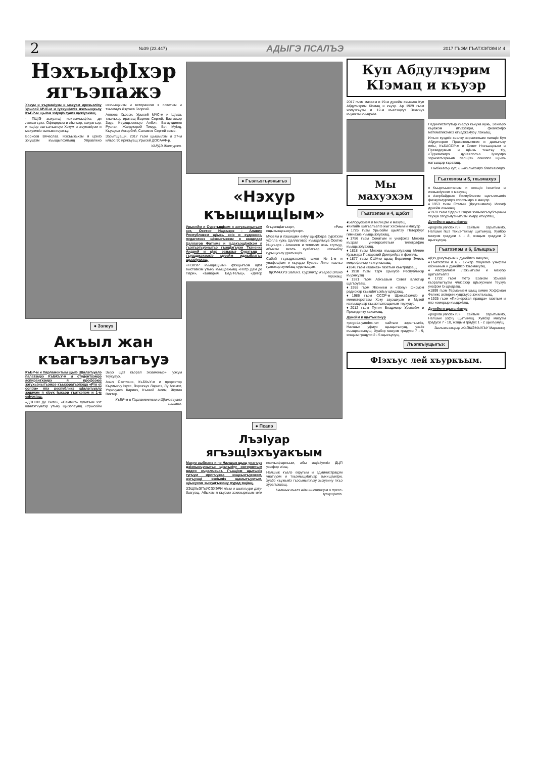2 №39 (23.447) АДЫГЭ ПСАЛЪЭ 2017 ГЪЭМ ГЪАТХЭПЭМ И 4
НэхъыфIхэр ягъэпажэ
Хэкум и хъумакIуэм и махуэм ирихьэлIэу Урысей МЧС-м и IуэхущIапIэ нэхъыщхьэу КъБР-м щыIэм зэIущIэ гуапэ щекIуэкIащ.
- ПЩIЭ зыхуэтщI нэхъыжьыфIхэ, ди лэжьэгъухэ. Офицерым и лIыгъэр, хахуагъэр, и пщIэр зыгъэлъагъуэ Хэкум и хъумакIуэм и махуэмкIэ сынывохъуэхъу.
Борисов Вячеслав. Нэхъыжьхэм я цIэкIэ зэIущIэм къыщыпсэлъащ Управленэ нэхъыщхьэм и ветеранхэм я советым и тхьэмадэ Дзугаев Георгий.
Аппоев Хьэсэн, Урысей МЧС-м и ЩIыхь тхылъхэр иратащ Вариев Сергей, Балъкъэр Заур, Къуэщысокъуэ Албэч, Багаутдинов Руслан, Жанджэрий Тимур, Бэч МуIэд, Къущхьэ Аскэрбий, Саламов Сергей сымэ.
ЗэрытщIащи, 2017 гъэм щышылэм и 27-м илъэс 90 ирикъуащ Урысей ДОСААФ-р.
УАРДЭ Жансурэт.
● Зэпеуэ
Акъыл жан къагъэлъагъуэ
КъБР-м и Парламентым щыIэ ЩIалэгъуалэ палатэмрэ КъБКъУ-м и студентхэмрэ аспирантхэмрэ я профсоюз зэгухьэныгъэмрэ къызэрагъэпэща «Pro et contra» япэ республикэ щIалэгъуалэ зэдауэм я кIэух Iыхьэр гъатхэпэм и 1-м екIуэкIащ.
«ДЭННИ Де Вито», «Саммит» гупитIым хэт щIалэгъуалэр утыку щызэпеуащ «Урысейм Зыуэ щат къэрал экзаменыр» Iуэхум теухуауэ.
Азыч Светланэ, КъБКъУ-м и проректор Къумыкъу Iэуес, Вэрокъуэ Ларисэ, Лу Аэзмэт, Уэркъуасэ Каринэ, Къазий Алим, Жулин Виктор.
КъБР-м и Парламентым и ЩIалэгъуалэ палатэ.
● Гъэлъэгъуэныгъэ
«Нэхур къыщищIым»
Урысейм и СурэтыщIхэм я зэгухьэныгъэм хэт, Осетие Ищхъэрэ - Алание Республикэм щIыхь зиIэ и художник, педагогикэ щIэныгъэхэм я кандидат Цаллагов ФатIимэ и IэдакъэщIэкIхэм я гъэлъэгъуэныгъэ гъэщIэгъуэн Ткаченкэ Андрей и цIэр зезыхьэ Сурэтыщ I гъуазджэхэмкIэ музейм иджыблагъэ щызэIуахащ.
«НЭХУР къыщищIым» фIэщыгъэм щIэт выставкэм утыку къыщрахьащ «Нотр Дам де Пари», «Бавария. Бад-Тельц», «Дигор бгъуэнщIагъхэр», «Рим пщыхьэщхьэхуэIухэр».
Музейм и пэшищми екIуу щыфIэдза сурэтхэм ухэпла иужь Цаллаговэр къыщалъхуа Осетие Ищхъэрэ - Аланием и теплъэм нэхь егугъуу, абыхэм яхэлъ хуабагъэр нэхъыбэу гурыщхъэу урагъэщIэ.
Сабий гъуазджэхэмкIэ школ №1-м и унафэщIым и къуэдзэ Кусовэ Лянэ псалъэ гуапэхэр хужиIащ сурэтыщым.
ЩОМАХУЭ Залинэ. Сурэтхэр Къарей Элинэ трихащ.
● Псапэ
ЛъэIуар ягъэщIэхъуакъым
Махуэ зыбжанэ и пэ Налшык щыщ унагъуэ дэIэпыкъуныгъэ щIэлъэIуу интернетым видео къралъхьат. ГъащIэм щытыкIэ гугъум иригъуэва зэщхьэгъусэхэм, нэгъуэщI хэкIыпIэ щамыгъуэтым, щIыхухэм зыхуагъэзэну мурад ящIащ.
ЗЭЩХЬЭГЪУСЭХЭРИ лIым и шыпхъури дэгу-бзагуэщ. Абыхэм я къуэми зэхихыркъым икIи псэлъэфыркъым, абы ищIыIужкIэ ДЦП узыфэр иIэщ.
Налшык къалэ округым и администрацэм унагъуэм и тхьэмыщкIагъэр зыхищIыкIри, хуабэ хъужыкIэ гъэсыныпхъэу зыхуеину пхъэ хурагъэшащ.
Налшык къалэ администрацэм и пресс-IуэхущIапIэ.
Куп Абдулчэрим КIэмац и къуэр
2017 гъэм мазаем и 19-м дунейм ехыжащ Куп Абдулчэрим КIэмац и къуэр. Ар 1929 гъэм жэпуэгъуэм и 12-м къалэщхуэ Зеикъуэ къуажэм къыдэкIа.
Педингиститутыр къаруэ къиуха иужь, Зеикъуэ къуажэм игъэзэжри, физикэмрэ математикэмкIэ егъэджакIуэу лэжьащ.
Илъэс куэдкIэ хьэлэу зэрылэжьам папщIэ Куп Абдулчэрим Правительствэм и дамыгъэу плIы, КъБАССР-м и Совет Нэхъыщхьэм и Президиумым и щIыхь тхылъу тIу, «Туризмэмрэ дунеяпплъэ Iуэхумрэ зэрызегъэужьам папщIэ» союзпсо щIыхь нагъыщэр къратащ.
Ныбжьэгъу гуп, и Iыхьлыхэмрэ благъэхэмрэ.
Мы махуэхэм
Гъатхэпэм и 4, щэбэт
♦Белоруссием и милицэм и махуэщ
♦Китайм щагъэлъапIэ жыг хэсэным и махуэр
♦1726 гъэм Урысейм щыяпэу Петербург гимназие къыщызэIуахащ.
♦1756 гъэм Сенатым и унафэкIэ Москва къэрал университетым типографие къыщызэIуахащ.
♦1818 гъэм Москва къыщызэIуахащ Минин Кузьмарэ Пожарский Дмитрийрэ я фэеплъ.
♦1877 гъэм США-м щыщ Берлинер Эмиль микрофоныр къигупсысащ.
♦1846 гъэм «Кавказ» газетым къытридзащ.
♦1918 гъэм Тэрч ЦIыхубэ Республикэр къуэнхуэщ
♦1921 гъэм Абхъазым Совет властыр щагъэуващ.
♦1955 гъэм Японием и «Sony» фирмэм радиохэр къыщIигъэкIыу щIидзащ.
♦1986 гъэм СССР-м ЩэнхабзэмкIэ и министерствэм Хэку зауэшхуэм и Музей нэхъыщхьэр къызэгъэпэщыным теухуауэ.
♦2012 гъэм Путин Владимир Урысейм и Президенту хахыжащ.
Дунейм и щытыкIэнур
«pogoda.yandex.ru» сайтым зэрытымкIэ, Налшык уфауэ щыщытынущ, узыIэ къыщешхынущ. Хуабэр махуэм градуси 7 - 9, жэщым градуси 2 - 5 щыхъунущ.
Гъатхэпэм и 5, тхьэмахуэ
♦Къыргъызстаным и хеящIэ IэнатIэм и лэжьакIуэхэм я махуэщ
♦Азербайджан Республикэм щагъэлъапIэ физкультурэмрэ спортымрэ я махуэр
♦1953 гъэм Сталин (Джугашвили) Иосиф дунейм ехыжащ.
♦1970 гъэм Ядернэ Iэщэм зэмызегъэубгъуным теухуа зэгурыIуэныгъэм къару игъуэтащ.
Дунейм и щытыкIэнур
«pogoda.yandex.ru» сайтым зэрытымкIэ, Налшык пшэ техьэ-текIыу щытынущ. Хуабэр махуэм градуси 4 - 8, жэщым градуси 2 щыхъунущ.
Гъатхэпэм и 6, блыщхьэ
♦Дзэ дохутырым и дунейпсо махуэщ
♦Гъатхэпэм и 6 - 12-хэр глаукомэ узыфэм ебэныным и дунейпсо тхьэмахуэщ
♦Австралием Лэжьыгъэм и махуэр щагъэлъапIэ
♦1722 гъэм Пётр Езанэм Урысей къэралыгъуэм члисэхэр щIыхуэным теухуа унафэм Iэ щIидзащ.
♦1899 гъэм Германием щыщ химик Хоффман Феликс аспирин хущхъуэр зэхилъхьащ.
♦1925 гъэм «Пионерская правда» газетым и япэ номерыр къыдэкIащ.
Дунейм и щытыкIэнур
«pogoda.yandex.ru» сайтым зэрытымкIэ, Налшык узфIу щытынущ. Хуабэр махуэм градуси 7 - 10, жэщым градус 1 - 2 щыхъунущ.
Зыгъэхьэзырар ЖЬЭКIЭМЫХЪУ Маринэщ.
ЛъэпкъIущыгъэ:
ФIэхъус лей хъуркъым.